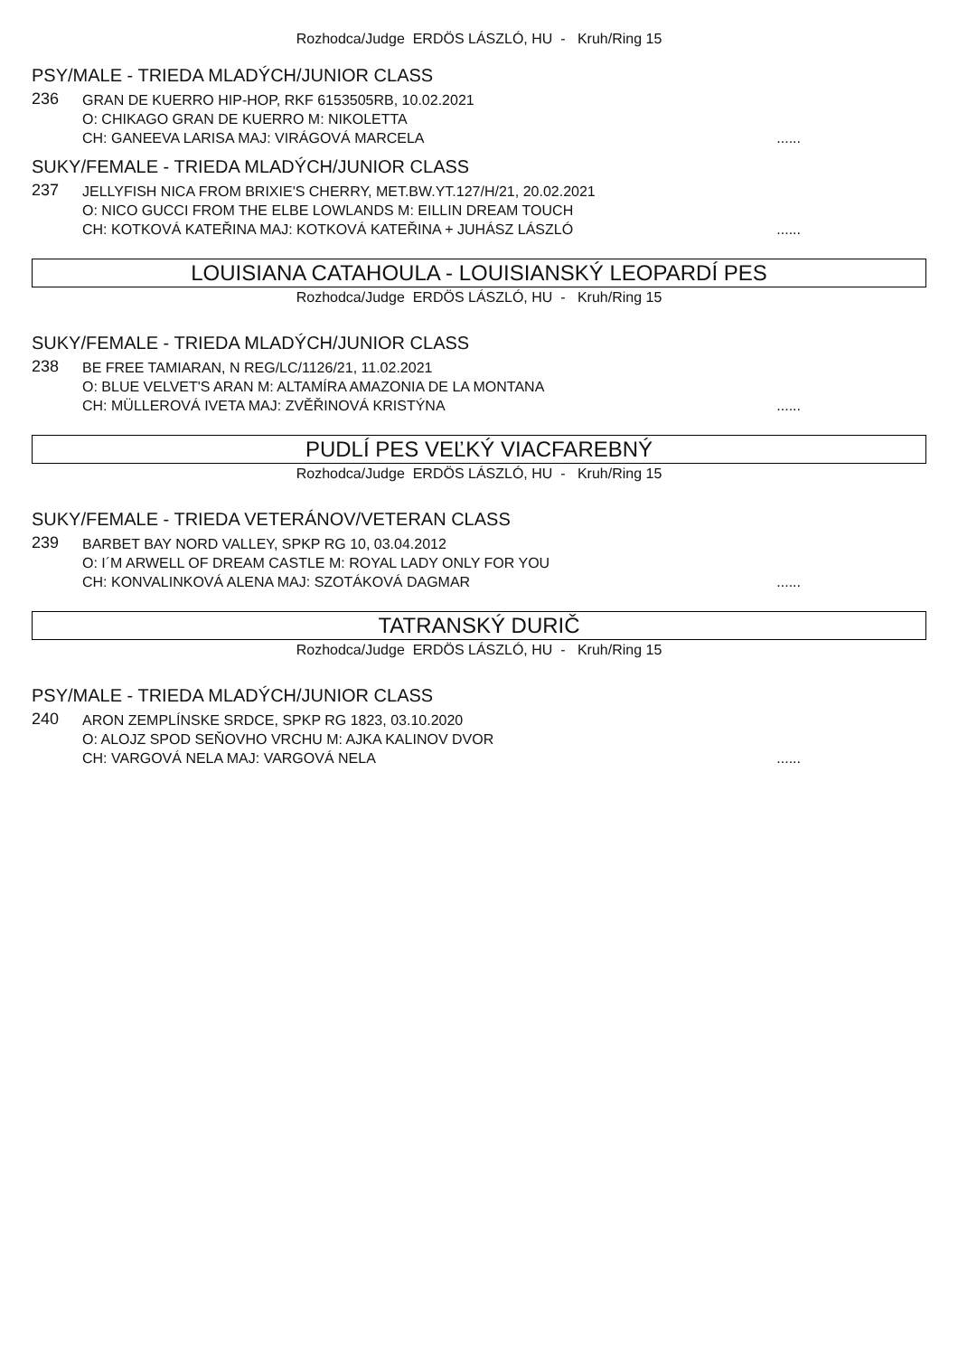Rozhodca/Judge ERDÖS LÁSZLÓ, HU - Kruh/Ring 15
PSY/MALE - TRIEDA MLADÝCH/JUNIOR CLASS
236
GRAN DE KUERRO HIP-HOP, RKF 6153505RB, 10.02.2021
O: CHIKAGO GRAN DE KUERRO M: NIKOLETTA
CH: GANEEVA LARISA MAJ: VIRÁGOVÁ MARCELA......
SUKY/FEMALE - TRIEDA MLADÝCH/JUNIOR CLASS
237
JELLYFISH NICA FROM BRIXIE'S CHERRY, MET.BW.YT.127/H/21, 20.02.2021
O: NICO GUCCI FROM THE ELBE LOWLANDS M: EILLIN DREAM TOUCH
CH: KOTKOVÁ KATEŘINA MAJ: KOTKOVÁ KATEŘINA + JUHÁSZ LÁSZLÓ......
LOUISIANA CATAHOULA - LOUISIANSKÝ LEOPARDÍ PES
Rozhodca/Judge ERDÖS LÁSZLÓ, HU - Kruh/Ring 15
SUKY/FEMALE - TRIEDA MLADÝCH/JUNIOR CLASS
238
BE FREE TAMIARAN, N REG/LC/1126/21, 11.02.2021
O: BLUE VELVET'S ARAN M: ALTAMÍRA AMAZONIA DE LA MONTANA
CH: MÜLLEROVÁ IVETA MAJ: ZVĚŘINOVÁ KRISTÝNA......
PUDLÍ PES VEĽKÝ VIACFAREBNÝ
Rozhodca/Judge ERDÖS LÁSZLÓ, HU - Kruh/Ring 15
SUKY/FEMALE - TRIEDA VETERÁNOV/VETERAN CLASS
239
BARBET BAY NORD VALLEY, SPKP RG 10, 03.04.2012
O: I´M ARWELL OF DREAM CASTLE M: ROYAL LADY ONLY FOR YOU
CH: KONVALINKOVÁ ALENA MAJ: SZOTÁKOVÁ DAGMAR......
TATRANSKÝ DURIČ
Rozhodca/Judge ERDÖS LÁSZLÓ, HU - Kruh/Ring 15
PSY/MALE - TRIEDA MLADÝCH/JUNIOR CLASS
240
ARON ZEMPLÍNSKE SRDCE, SPKP RG 1823, 03.10.2020
O: ALOJZ SPOD SEŇOVHO VRCHU M: AJKA KALINOV DVOR
CH: VARGOVÁ NELA MAJ: VARGOVÁ NELA......